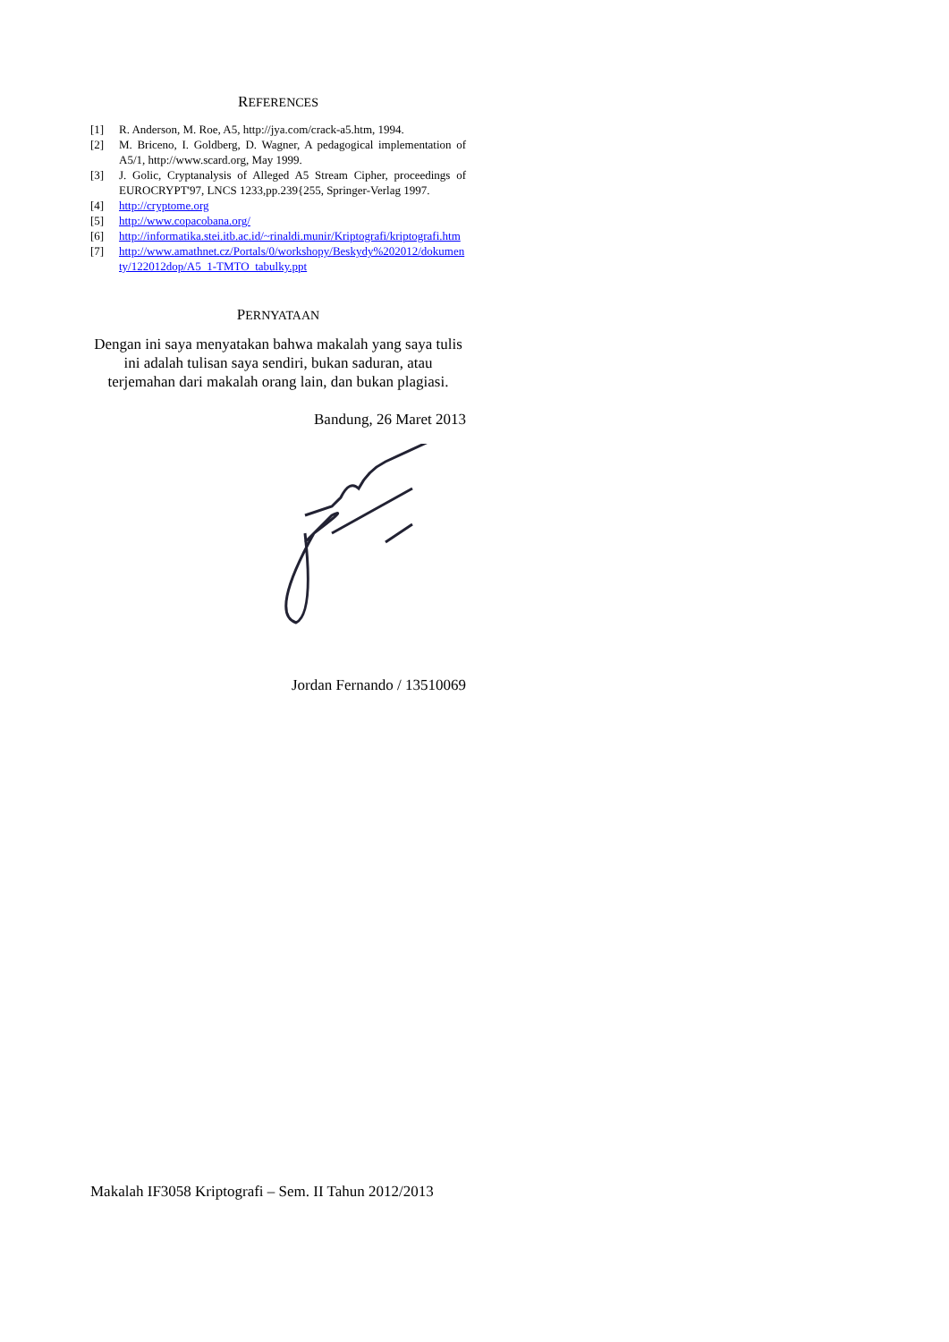REFERENCES
[1] R. Anderson, M. Roe, A5, http://jya.com/crack-a5.htm, 1994.
[2] M. Briceno, I. Goldberg, D. Wagner, A pedagogical implementation of A5/1, http://www.scard.org, May 1999.
[3] J. Golic, Cryptanalysis of Alleged A5 Stream Cipher, proceedings of EUROCRYPT'97, LNCS 1233,pp.239{255, Springer-Verlag 1997.
[4] http://cryptome.org
[5] http://www.copacobana.org/
[6] http://informatika.stei.itb.ac.id/~rinaldi.munir/Kriptografi/kriptografi.htm
[7] http://www.amathnet.cz/Portals/0/workshopy/Beskydy%202012/dokumenty/122012dop/A5_1-TMTO_tabulky.ppt
PERNYATAAN
Dengan ini saya menyatakan bahwa makalah yang saya tulis ini adalah tulisan saya sendiri, bukan saduran, atau terjemahan dari makalah orang lain, dan bukan plagiasi.
Bandung, 26 Maret 2013
Jordan Fernando / 13510069
Makalah IF3058 Kriptografi – Sem. II Tahun 2012/2013